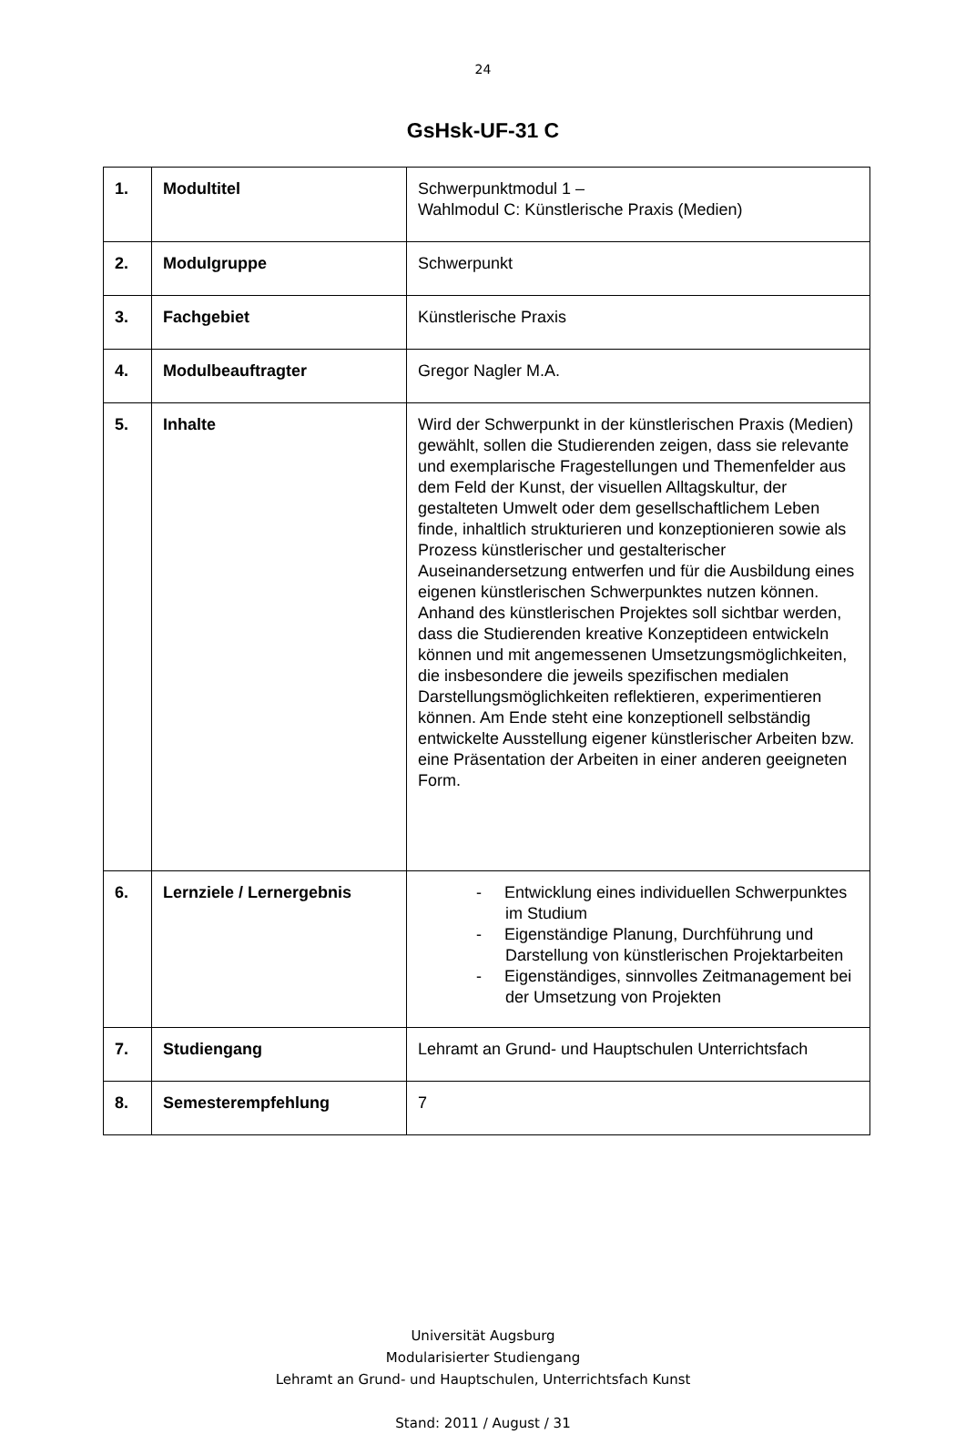24
GsHsk-UF-31 C
| 1. | Modultitel | Schwerpunktmodul 1 – Wahlmodul C: Künstlerische Praxis (Medien) |
| 2. | Modulgruppe | Schwerpunkt |
| 3. | Fachgebiet | Künstlerische Praxis |
| 4. | Modulbeauftragter | Gregor Nagler M.A. |
| 5. | Inhalte | Wird der Schwerpunkt in der künstlerischen Praxis (Medien) gewählt, sollen die Studierenden zeigen, dass sie relevante und exemplarische Fragestellungen und Themenfelder aus dem Feld der Kunst, der visuellen Alltagskultur, der gestalteten Umwelt oder dem gesellschaftlichem Leben finde, inhaltlich strukturieren und konzeptionieren sowie als Prozess künstlerischer und gestalterischer Auseinandersetzung entwerfen und für die Ausbildung eines eigenen künstlerischen Schwerpunktes nutzen können. Anhand des künstlerischen Projektes soll sichtbar werden, dass die Studierenden kreative Konzeptideen entwickeln können und mit angemessenen Umsetzungsmöglichkeiten, die insbesondere die jeweils spezifischen medialen Darstellungsmöglichkeiten reflektieren, experimentieren können. Am Ende steht eine konzeptionell selbständig entwickelte Ausstellung eigener künstlerischer Arbeiten bzw. eine Präsentation der Arbeiten in einer anderen geeigneten Form. |
| 6. | Lernziele / Lernergebnis | - Entwicklung eines individuellen Schwerpunktes im Studium - Eigenständige Planung, Durchführung und Darstellung von künstlerischen Projektarbeiten - Eigenständiges, sinnvolles Zeitmanagement bei der Umsetzung von Projekten |
| 7. | Studiengang | Lehramt an Grund- und Hauptschulen Unterrichtsfach |
| 8. | Semesterempfehlung | 7 |
Universität Augsburg
Modularisierter Studiengang
Lehramt an Grund- und Hauptschulen, Unterrichtsfach Kunst
Stand: 2011 / August / 31